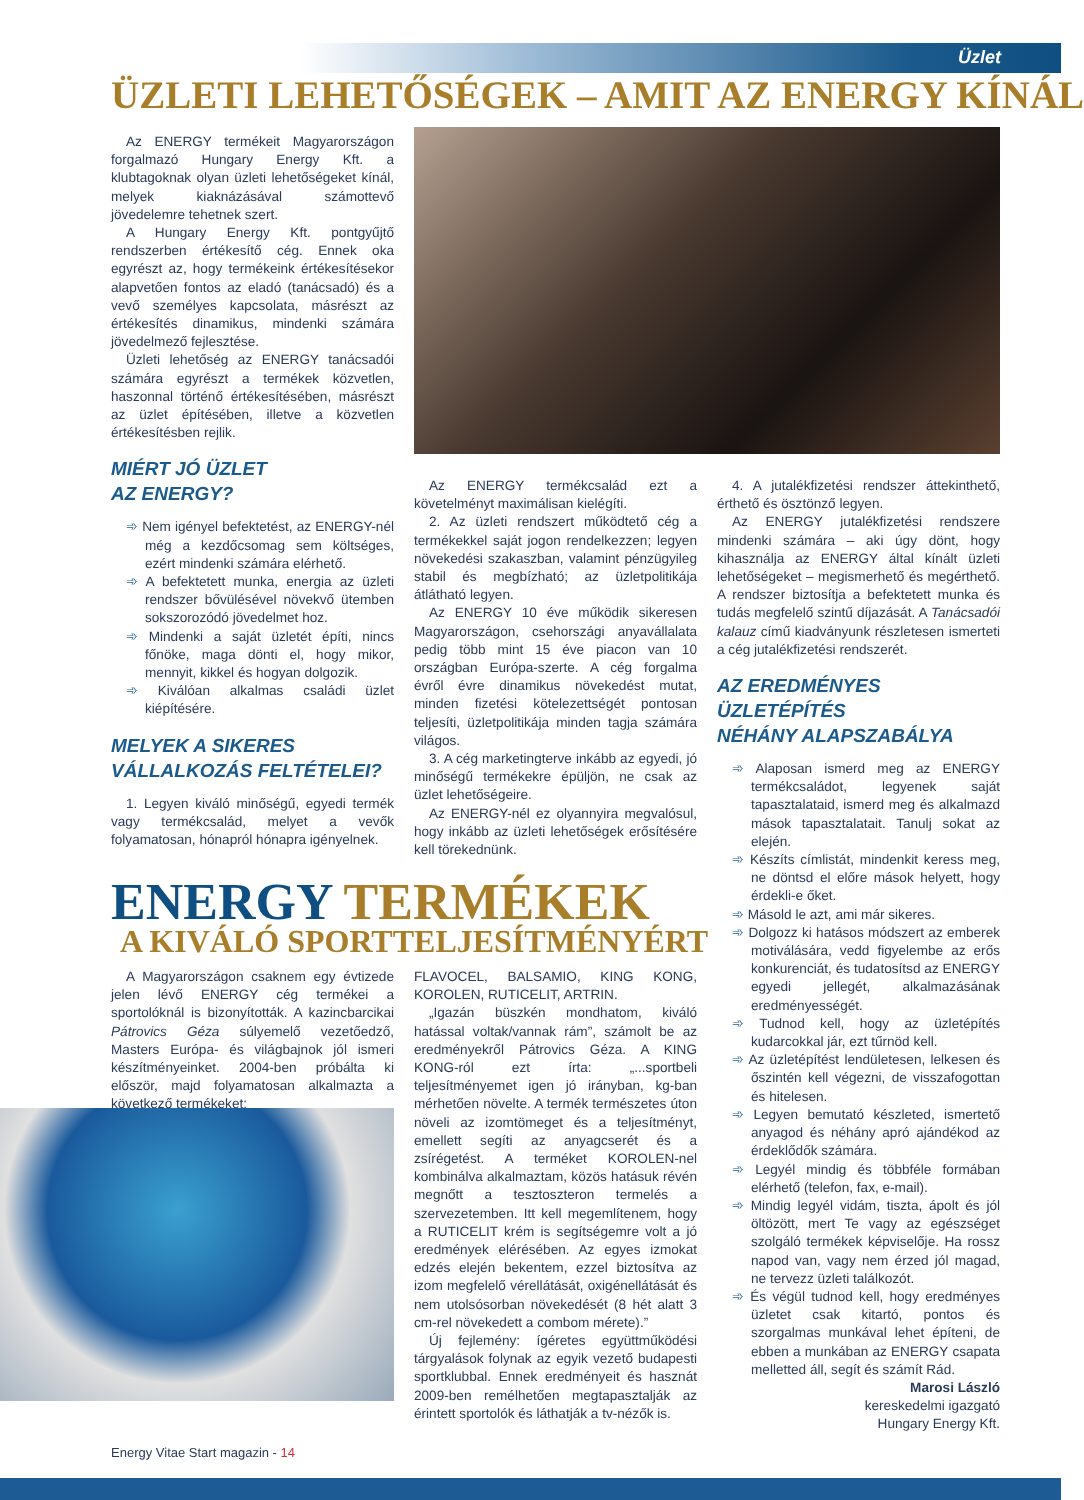Üzlet
ÜZLETI LEHETŐSÉGEK – AMIT AZ ENERGY KÍNÁL
Az ENERGY termékeit Magyarországon forgalmazó Hungary Energy Kft. a klubtagoknak olyan üzleti lehetőségeket kínál, melyek kiaknázásával számottevő jövedelemre tehetnek szert.
A Hungary Energy Kft. pontgyűjtő rendszerben értékesítő cég. Ennek oka egyrészt az, hogy termékeink értékesítésekor alapvetően fontos az eladó (tanácsadó) és a vevő személyes kapcsolata, másrészt az értékesítés dinamikus, mindenki számára jövedelmező fejlesztése.
Üzleti lehetőség az ENERGY tanácsadói számára egyrészt a termékek közvetlen, haszonnal történő értékesítésében, másrészt az üzlet építésében, illetve a közvetlen értékesítésben rejlik.
MIÉRT JÓ ÜZLET
AZ ENERGY?
Nem igényel befektetést, az ENERGY-nél még a kezdőcsomag sem költséges, ezért mindenki számára elérhető.
A befektetett munka, energia az üzleti rendszer bővülésével növekvő ütemben sokszorozódó jövedelmet hoz.
Mindenki a saját üzletét építi, nincs főnöke, maga dönti el, hogy mikor, mennyit, kikkel és hogyan dolgozik.
Kiválóan alkalmas családi üzlet kiépítésére.
MELYEK A SIKERES
VÁLLALKOZÁS FELTÉTELEI?
1. Legyen kiváló minőségű, egyedi termék vagy termékcsalád, melyet a vevők folyamatosan, hónapról hónapra igényelnek.
Az ENERGY termékcsalád ezt a követelményt maximálisan kielégíti.
2. Az üzleti rendszert működtető cég a termékekkel saját jogon rendelkezzen; legyen növekedési szakaszban, valamint pénzügyileg stabil és megbízható; az üzletpolitikája átlátható legyen.
Az ENERGY 10 éve működik sikeresen Magyarországon, csehországi anyavállalata pedig több mint 15 éve piacon van 10 országban Európa-szerte. A cég forgalma évről évre dinamikus növekedést mutat, minden fizetési kötelezettségét pontosan teljesíti, üzletpolitikája minden tagja számára világos.
3. A cég marketingterve inkább az egyedi, jó minőségű termékekre épüljön, ne csak az üzlet lehetőségeire.
Az ENERGY-nél ez olyannyira megvalósul, hogy inkább az üzleti lehetőségek erősítésére kell törekednünk.
4. A jutalékfizetési rendszer áttekinthető, érthető és ösztönző legyen.
Az ENERGY jutalékfizetési rendszere mindenki számára – aki úgy dönt, hogy kihasználja az ENERGY által kínált üzleti lehetőségeket – megismerhető és megérthető. A rendszer biztosítja a befektetett munka és tudás megfelelő szintű díjazását. A Tanácsadói kalauz című kiadványunk részletesen ismerteti a cég jutalékfizetési rendszerét.
AZ EREDMÉNYES
ÜZLETÉPÍTÉS
NÉHÁNY ALAPSZABÁLYA
Alaposan ismerd meg az ENERGY termékcsaládot, legyenek saját tapasztalataid, ismerd meg és alkalmazd mások tapasztalatait. Tanulj sokat az elején.
Készíts címlistát, mindenkit keress meg, ne döntsd el előre mások helyett, hogy érdekli-e őket.
Másold le azt, ami már sikeres.
Dolgozz ki hatásos módszert az emberek motiválására, vedd figyelembe az erős konkurenciát, és tudatosítsd az ENERGY egyedi jellegét, alkalmazásának eredményességét.
Tudnod kell, hogy az üzletépítés kudarcokkal jár, ezt tűrnöd kell.
Az üzletépítést lendületesen, lelkesen és őszintén kell végezni, de visszafogottan és hitelesen.
Legyen bemutató készleted, ismertető anyagod és néhány apró ajándékod az érdeklődők számára.
Legyél mindig és többféle formában elérhető (telefon, fax, e-mail).
Mindig legyél vidám, tiszta, ápolt és jól öltözött, mert Te vagy az egészséget szolgáló termékek képviselője. Ha rossz napod van, vagy nem érzed jól magad, ne tervezz üzleti találkozót.
És végül tudnod kell, hogy eredményes üzletet csak kitartó, pontos és szorgalmas munkával lehet építeni, de ebben a munkában az ENERGY csapata melletted áll, segít és számít Rád.
Marosi László
kereskedelmi igazgató
Hungary Energy Kft.
ENERGY TERMÉKEK
A KIVÁLÓ SPORTTELJESÍTMÉNYÉRT
A Magyarországon csaknem egy évtizede jelen lévő ENERGY cég termékei a sportolóknál is bizonyították. A kazincbarcikai Pátrovics Géza súlyemelő vezetőedző, Masters Európa- és világbajnok jól ismeri készítményeinket. 2004-ben próbálta ki először, majd folyamatosan alkalmazta a következő termékeket:
FLAVOCEL, BALSAMIO, KING KONG, KOROLEN, RUTICELIT, ARTRIN.
„Igazán büszkén mondhatom, kiváló hatással voltak/vannak rám”, számolt be az eredményekről Pátrovics Géza. A KING KONG-ról ezt írta: „...sportbeli teljesítményemet igen jó irányban, kg-ban mérhetően növelte. A termék természetes úton növeli az izomtömeget és a teljesítményt, emellett segíti az anyagcserét és a zsírégetést. A terméket KOROLEN-nel kombinálva alkalmaztam, közös hatásuk révén megnőtt a tesztoszteron termelés a szervezetemben. Itt kell megemlítenem, hogy a RUTICELIT krém is segítségemre volt a jó eredmények elérésében. Az egyes izmokat edzés elején bekentem, ezzel biztosítva az izom megfelelő vérellátását, oxigénellátását és nem utolsósorban növekedését (8 hét alatt 3 cm-rel növekedett a combom mérete).”
Új fejlemény: ígéretes együttműködési tárgyalások folynak az egyik vezető budapesti sportklubbal. Ennek eredményeit és hasznát 2009-ben remélhetően megtapasztalják az érintett sportolók és láthatják a tv-nézők is.
Energy Vitae Start magazin - 14